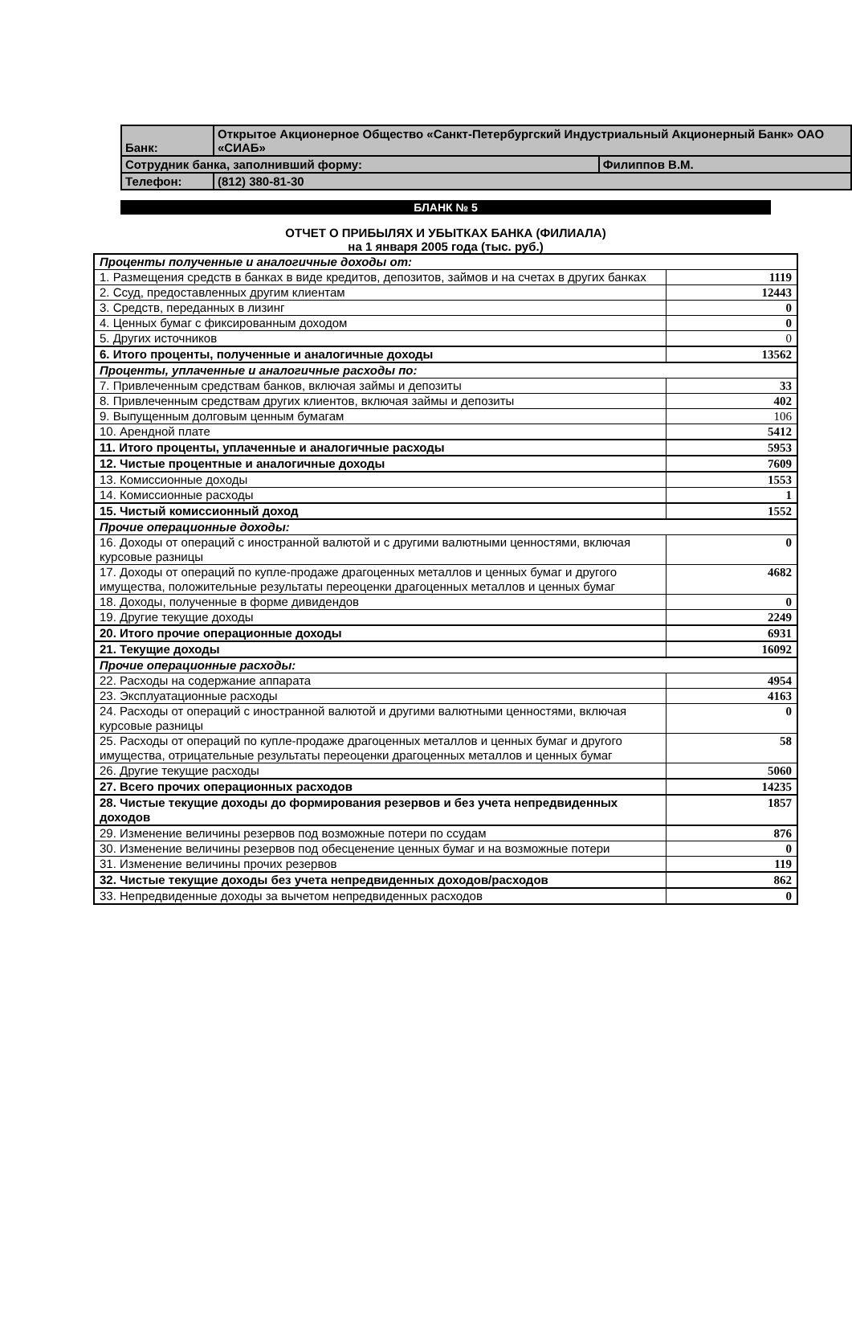| Банк: | Открытое Акционерное Общество «Санкт-Петербургский Индустриальный Акционерный Банк» ОАО «СИАБ» | |
| Сотрудник банка, заполнивший форму: | | Филиппов В.М. |
| Телефон: | (812) 380-81-30 | |
БЛАНК № 5
ОТЧЕТ О ПРИБЫЛЯХ И УБЫТКАХ БАНКА (ФИЛИАЛА)
на 1 января 2005 года (тыс. руб.)
| Проценты полученные и аналогичные доходы от: | |
| 1. Размещения средств в банках в виде кредитов, депозитов, займов и на счетах в других банках | 1119 |
| 2. Ссуд, предоставленных другим клиентам | 12443 |
| 3. Средств, переданных в лизинг | 0 |
| 4. Ценных бумаг с фиксированным доходом | 0 |
| 5. Других источников | 0 |
| 6. Итого проценты, полученные и аналогичные доходы | 13562 |
| Проценты, уплаченные и аналогичные расходы по: | |
| 7. Привлеченным средствам банков, включая займы и депозиты | 33 |
| 8. Привлеченным средствам других клиентов, включая займы и депозиты | 402 |
| 9. Выпущенным долговым ценным бумагам | 106 |
| 10. Арендной плате | 5412 |
| 11. Итого проценты, уплаченные и аналогичные расходы | 5953 |
| 12. Чистые процентные и аналогичные доходы | 7609 |
| 13. Комиссионные доходы | 1553 |
| 14. Комиссионные расходы | 1 |
| 15. Чистый комиссионный доход | 1552 |
| Прочие операционные доходы: | |
| 16. Доходы от операций с иностранной валютой и с другими валютными ценностями, включая курсовые разницы | 0 |
| 17. Доходы от операций по купле-продаже драгоценных металлов и ценных бумаг и другого имущества, положительные результаты переоценки драгоценных металлов и ценных бумаг | 4682 |
| 18. Доходы, полученные в форме дивидендов | 0 |
| 19. Другие текущие доходы | 2249 |
| 20. Итого прочие операционные доходы | 6931 |
| 21. Текущие доходы | 16092 |
| Прочие операционные расходы: | |
| 22. Расходы на содержание аппарата | 4954 |
| 23. Эксплуатационные расходы | 4163 |
| 24. Расходы от операций с иностранной валютой и другими валютными ценностями, включая курсовые разницы | 0 |
| 25. Расходы от операций по купле-продаже драгоценных металлов и ценных бумаг и другого имущества, отрицательные результаты переоценки драгоценных металлов и ценных бумаг | 58 |
| 26. Другие текущие расходы | 5060 |
| 27. Всего прочих операционных расходов | 14235 |
| 28. Чистые текущие доходы до формирования резервов и без учета непредвиденных доходов | 1857 |
| 29. Изменение величины резервов под возможные потери по ссудам | 876 |
| 30. Изменение величины резервов под обесценение ценных бумаг и на возможные потери | 0 |
| 31. Изменение величины прочих резервов | 119 |
| 32. Чистые текущие доходы без учета непредвиденных доходов/расходов | 862 |
| 33. Непредвиденные доходы за вычетом непредвиденных расходов | 0 |